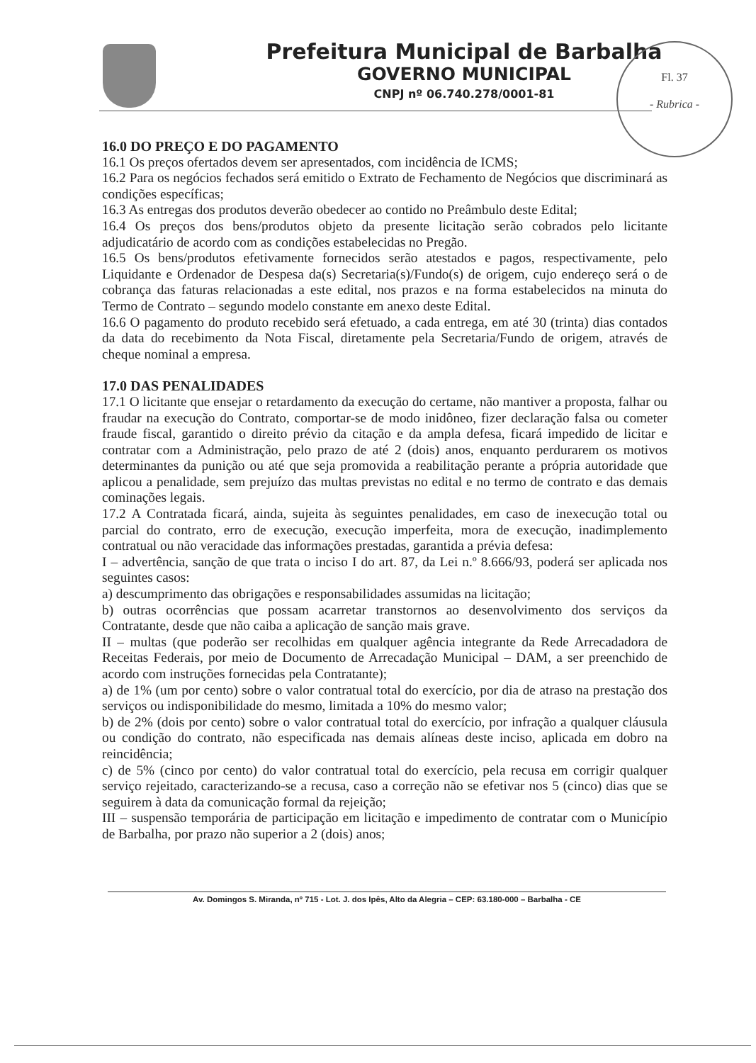Prefeitura Municipal de Barbalha
GOVERNO MUNICIPAL
CNPJ nº 06.740.278/0001-81
Fl. 37
- Rubrica -
16.0 DO PREÇO E DO PAGAMENTO
16.1 Os preços ofertados devem ser apresentados, com incidência de ICMS;
16.2 Para os negócios fechados será emitido o Extrato de Fechamento de Negócios que discriminará as condições específicas;
16.3 As entregas dos produtos deverão obedecer ao contido no Preâmbulo deste Edital;
16.4 Os preços dos bens/produtos objeto da presente licitação serão cobrados pelo licitante adjudicatário de acordo com as condições estabelecidas no Pregão.
16.5 Os bens/produtos efetivamente fornecidos serão atestados e pagos, respectivamente, pelo Liquidante e Ordenador de Despesa da(s) Secretaria(s)/Fundo(s) de origem, cujo endereço será o de cobrança das faturas relacionadas a este edital, nos prazos e na forma estabelecidos na minuta do Termo de Contrato – segundo modelo constante em anexo deste Edital.
16.6 O pagamento do produto recebido será efetuado, a cada entrega, em até 30 (trinta) dias contados da data do recebimento da Nota Fiscal, diretamente pela Secretaria/Fundo de origem, através de cheque nominal a empresa.
17.0 DAS PENALIDADES
17.1 O licitante que ensejar o retardamento da execução do certame, não mantiver a proposta, falhar ou fraudar na execução do Contrato, comportar-se de modo inidôneo, fizer declaração falsa ou cometer fraude fiscal, garantido o direito prévio da citação e da ampla defesa, ficará impedido de licitar e contratar com a Administração, pelo prazo de até 2 (dois) anos, enquanto perdurarem os motivos determinantes da punição ou até que seja promovida a reabilitação perante a própria autoridade que aplicou a penalidade, sem prejuízo das multas previstas no edital e no termo de contrato e das demais cominações legais.
17.2 A Contratada ficará, ainda, sujeita às seguintes penalidades, em caso de inexecução total ou parcial do contrato, erro de execução, execução imperfeita, mora de execução, inadimplemento contratual ou não veracidade das informações prestadas, garantida a prévia defesa:
I – advertência, sanção de que trata o inciso I do art. 87, da Lei n.º 8.666/93, poderá ser aplicada nos seguintes casos:
a) descumprimento das obrigações e responsabilidades assumidas na licitação;
b) outras ocorrências que possam acarretar transtornos ao desenvolvimento dos serviços da Contratante, desde que não caiba a aplicação de sanção mais grave.
II – multas (que poderão ser recolhidas em qualquer agência integrante da Rede Arrecadadora de Receitas Federais, por meio de Documento de Arrecadação Municipal – DAM, a ser preenchido de acordo com instruções fornecidas pela Contratante);
a) de 1% (um por cento) sobre o valor contratual total do exercício, por dia de atraso na prestação dos serviços ou indisponibilidade do mesmo, limitada a 10% do mesmo valor;
b) de 2% (dois por cento) sobre o valor contratual total do exercício, por infração a qualquer cláusula ou condição do contrato, não especificada nas demais alíneas deste inciso, aplicada em dobro na reincidência;
c) de 5% (cinco por cento) do valor contratual total do exercício, pela recusa em corrigir qualquer serviço rejeitado, caracterizando-se a recusa, caso a correção não se efetivar nos 5 (cinco) dias que se seguirem à data da comunicação formal da rejeição;
III – suspensão temporária de participação em licitação e impedimento de contratar com o Município de Barbalha, por prazo não superior a 2 (dois) anos;
Av. Domingos S. Miranda, nº 715 - Lot. J. dos Ipês, Alto da Alegria – CEP: 63.180-000 – Barbalha - CE